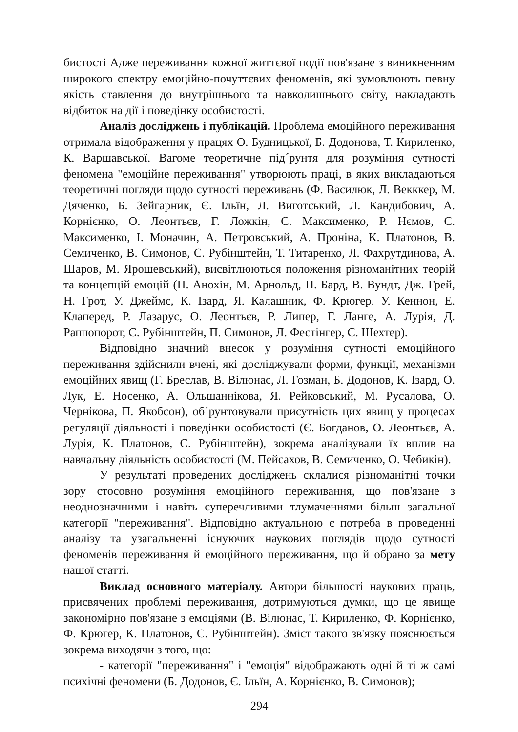бистості Адже переживання кожної життєвої події пов'язане з виникненням широкого спектру емоційно-почуттєвих феноменів, які зумовлюють певну якість ставлення до внутрішнього та навколишнього світу, накладають відбиток на дії і поведінку особистості.
Аналіз досліджень і публікацій. Проблема емоційного переживання отримала відображення у працях О. Будницької, Б. Додонова, Т. Кириленко, К. Варшавської. Вагоме теоретичне під´рунтя для розуміння сутності феномена "емоційне переживання" утворюють праці, в яких викладаються теоретичні погляди щодо сутності переживань (Ф. Василюк, Л. Векккер, М. Дяченко, Б. Зейгарник, Є. Ільїн, Л. Виготський, Л. Кандибович, А. Корнієнко, О. Леонтьєв, Г. Ложкін, С. Максименко, Р. Нємов, С. Максименко, І. Моначин, А. Петровський, А. Проніна, К. Платонов, В. Семиченко, В. Симонов, С. Рубінштейн, Т. Титаренко, Л. Фахрутдинова, А. Шаров, М. Ярошевський), висвітлюються положення різноманітних теорій та концепцій емоцій (П. Анохін, М. Арнольд, П. Бард, В. Вундт, Дж. Грей, Н. Грот, У. Джеймс, К. Ізард, Я. Калашник, Ф. Крюгер. У. Кеннон, Е. Клаперед, Р. Лазарус, О. Леонтьєв, Р. Липер, Г. Ланге, А. Лурія, Д. Раппопорот, С. Рубінштейн, П. Симонов, Л. Фестінгер, С. Шехтер).
Відповідно значний внесок у розуміння сутності емоційного переживання здійснили вчені, які досліджували форми, функції, механізми емоційних явищ (Г. Бреслав, В. Вілюнас, Л. Гозман, Б. Додонов, К. Ізард, О. Лук, Е. Носенко, А. Ольшаннікова, Я. Рейковський, М. Русалова, О. Чернікова, П. Якобсон), об´рунтовували присутність цих явищ у процесах регуляції діяльності і поведінки особистості (Є. Богданов, О. Леонтьєв, А. Лурія, К. Платонов, С. Рубінштейн), зокрема аналізували їх вплив на навчальну діяльність особистості (М. Пейсахов, В. Семиченко, О. Чебикін).
У результаті проведених досліджень склалися різноманітні точки зору стосовно розуміння емоційного переживання, що пов'язане з неоднозначними і навіть суперечливими тлумаченнями більш загальної категорії "переживання". Відповідно актуальною є потреба в проведенні аналізу та узагальненні існуючих наукових поглядів щодо сутності феноменів переживання й емоційного переживання, що й обрано за мету нашої статті.
Виклад основного матеріалу. Автори більшості наукових праць, присвячених проблемі переживання, дотримуються думки, що це явище закономірно пов'язане з емоціями (В. Вілюнас, Т. Кириленко, Ф. Корнієнко, Ф. Крюгер, К. Платонов, С. Рубінштейн). Зміст такого зв'язку пояснюється зокрема виходячи з того, що:
- категорії "переживання" і "емоція" відображають одні й ті ж самі психічні феномени (Б. Додонов, Є. Ільїн, А. Корнієнко, В. Симонов);
294